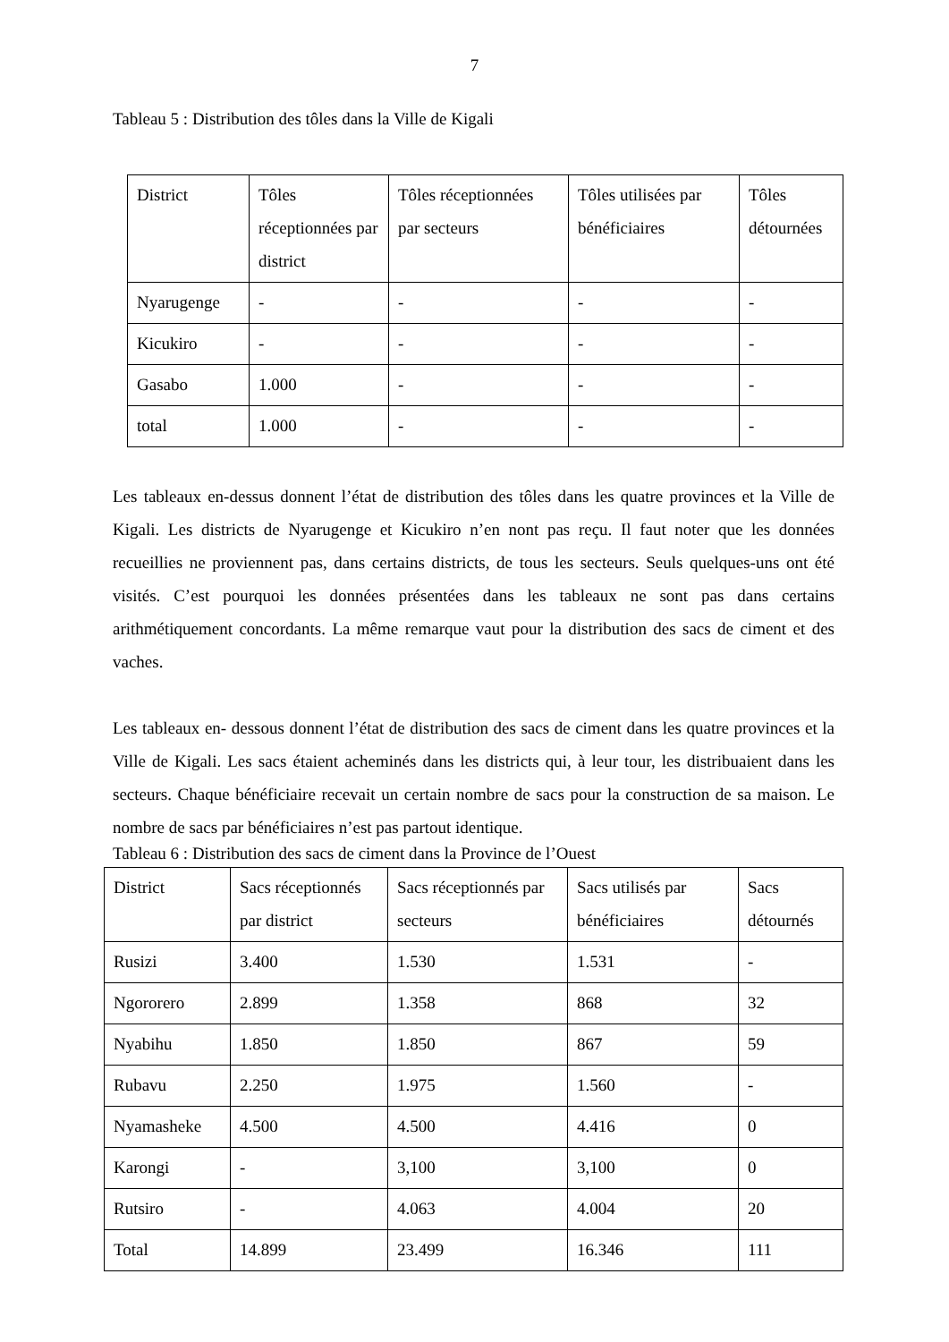7
Tableau 5 : Distribution des tôles dans la Ville de Kigali
| District | Tôles réceptionnées par district | Tôles réceptionnées par secteurs | Tôles utilisées par bénéficiaires | Tôles détournées |
| Nyarugenge | - | - | - | - |
| Kicukiro | - | - | - | - |
| Gasabo | 1.000 | - | - | - |
| total | 1.000 | - | - | - |
Les tableaux en-dessus donnent l’état de distribution des tôles dans les quatre provinces et la Ville de Kigali. Les districts de Nyarugenge et Kicukiro n’en nont pas reçu. Il faut noter que les données recueillies ne proviennent pas, dans certains districts, de tous les secteurs. Seuls quelques-uns ont été visités. C’est pourquoi les données présentées dans les tableaux ne sont pas dans certains arithmétiquement concordants. La même remarque vaut pour la distribution des sacs de ciment et des vaches.
Les tableaux en- dessous donnent l’état de distribution des sacs de ciment dans les quatre provinces et la Ville de Kigali. Les sacs étaient acheminés dans les districts qui, à leur tour, les distribuaient dans les secteurs. Chaque bénéficiaire recevait un certain nombre de sacs pour la construction de sa maison. Le nombre de sacs par bénéficiaires n’est pas partout identique.
Tableau 6 : Distribution des sacs de ciment dans la Province de l’Ouest
| District | Sacs réceptionnés par district | Sacs réceptionnés par secteurs | Sacs utilisés par bénéficiaires | Sacs détournés |
| Rusizi | 3.400 | 1.530 | 1.531 | - |
| Ngororero | 2.899 | 1.358 | 868 | 32 |
| Nyabihu | 1.850 | 1.850 | 867 | 59 |
| Rubavu | 2.250 | 1.975 | 1.560 | - |
| Nyamasheke | 4.500 | 4.500 | 4.416 | 0 |
| Karongi | - | 3,100 | 3,100 | 0 |
| Rutsiro | - | 4.063 | 4.004 | 20 |
| Total | 14.899 | 23.499 | 16.346 | 111 |